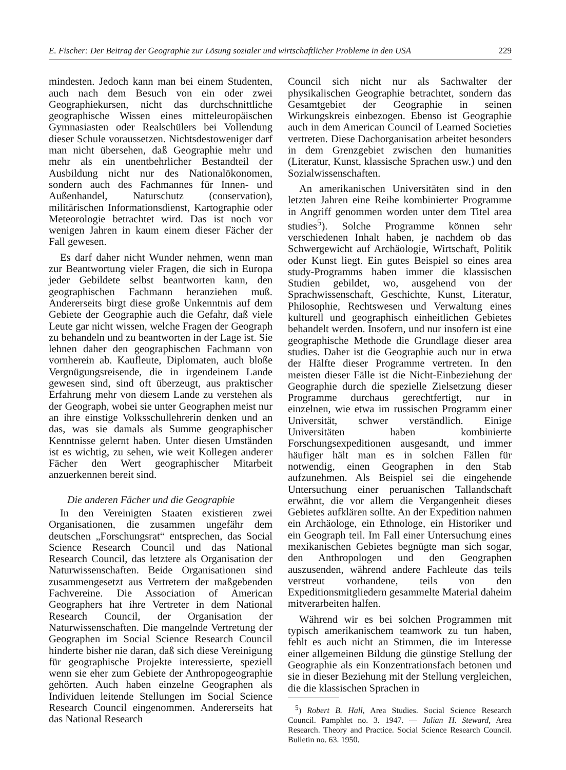E. Fischer: Der Beitrag der Geographie zur Lösung sozialer und wirtschaftlicher Probleme in den USA 229
mindesten. Jedoch kann man bei einem Studenten, auch nach dem Besuch von ein oder zwei Geographiekursen, nicht das durchschnittliche geographische Wissen eines mitteleuropäischen Gymnasiasten oder Realschülers bei Vollendung dieser Schule voraussetzen. Nichtsdestoweniger darf man nicht übersehen, daß Geographie mehr und mehr als ein unentbehrlicher Bestandteil der Ausbildung nicht nur des Nationalökonomen, sondern auch des Fachmannes für Innen- und Außenhandel, Naturschutz (conservation), militärischen Informationsdienst, Kartographie oder Meteorologie betrachtet wird. Das ist noch vor wenigen Jahren in kaum einem dieser Fächer der Fall gewesen.
Es darf daher nicht Wunder nehmen, wenn man zur Beantwortung vieler Fragen, die sich in Europa jeder Gebildete selbst beantworten kann, den geographischen Fachmann heranziehen muß. Andererseits birgt diese große Unkenntnis auf dem Gebiete der Geographie auch die Gefahr, daß viele Leute gar nicht wissen, welche Fragen der Geograph zu behandeln und zu beantworten in der Lage ist. Sie lehnen daher den geographischen Fachmann von vornherein ab. Kaufleute, Diplomaten, auch bloße Vergnügungsreisende, die in irgendeinem Lande gewesen sind, sind oft überzeugt, aus praktischer Erfahrung mehr von diesem Lande zu verstehen als der Geograph, wobei sie unter Geographen meist nur an ihre einstige Volksschullehrerin denken und an das, was sie damals als Summe geographischer Kenntnisse gelernt haben. Unter diesen Umständen ist es wichtig, zu sehen, wie weit Kollegen anderer Fächer den Wert geographischer Mitarbeit anzuerkennen bereit sind.
Die anderen Fächer und die Geographie
In den Vereinigten Staaten existieren zwei Organisationen, die zusammen ungefähr dem deutschen „Forschungsrat“ entsprechen, das Social Science Research Council und das National Research Council, das letztere als Organisation der Naturwissenschaften. Beide Organisationen sind zusammengesetzt aus Vertretern der maßgebenden Fachvereine. Die Association of American Geographers hat ihre Vertreter in dem National Research Council, der Organisation der Naturwissenschaften. Die mangelnde Vertretung der Geographen im Social Science Research Council hinderte bisher nie daran, daß sich diese Vereinigung für geographische Projekte interessierte, speziell wenn sie eher zum Gebiete der Anthropogeographie gehörten. Auch haben einzelne Geographen als Individuen leitende Stellungen im Social Science Research Council eingenommen. Andererseits hat das National Research
Council sich nicht nur als Sachwalter der physikalischen Geographie betrachtet, sondern das Gesamtgebiet der Geographie in seinen Wirkungskreis einbezogen. Ebenso ist Geographie auch in dem American Council of Learned Societies vertreten. Diese Dachorganisation arbeitet besonders in dem Grenzgebiet zwischen den humanities (Literatur, Kunst, klassische Sprachen usw.) und den Sozialwissenschaften.
An amerikanischen Universitäten sind in den letzten Jahren eine Reihe kombinierter Programme in Angriff genommen worden unter dem Titel area studies<sup>5</sup>). Solche Programme können sehr verschiedenen Inhalt haben, je nachdem ob das Schwergewicht auf Archäologie, Wirtschaft, Politik oder Kunst liegt. Ein gutes Beispiel so eines area study-Programms haben immer die klassischen Studien gebildet, wo, ausgehend von der Sprachwissenschaft, Geschichte, Kunst, Literatur, Philosophie, Rechtswesen und Verwaltung eines kulturell und geographisch einheitlichen Gebietes behandelt werden. Insofern, und nur insofern ist eine geographische Methode die Grundlage dieser area studies. Daher ist die Geographie auch nur in etwa der Hälfte dieser Programme vertreten. In den meisten dieser Fälle ist die Nicht-Einbeziehung der Geographie durch die spezielle Zielsetzung dieser Programme durchaus gerechtfertigt, nur in einzelnen, wie etwa im russischen Programm einer Universität, schwer verständlich. Einige Universitäten haben kombinierte Forschungsexpeditionen ausgesandt, und immer häufiger hält man es in solchen Fällen für notwendig, einen Geographen in den Stab aufzunehmen. Als Beispiel sei die eingehende Untersuchung einer peruanischen Tallandschaft erwähnt, die vor allem die Vergangenheit dieses Gebietes aufklären sollte. An der Expedition nahmen ein Archäologe, ein Ethnologe, ein Historiker und ein Geograph teil. Im Fall einer Untersuchung eines mexikanischen Gebietes begnügte man sich sogar, den Anthropologen und den Geographen auszusenden, während andere Fachleute das teils verstreut vorhandene, teils von den Expeditionsmitgliedern gesammelte Material daheim mitverarbeiten halfen.
Während wir es bei solchen Programmen mit typisch amerikanischem teamwork zu tun haben, fehlt es auch nicht an Stimmen, die im Interesse einer allgemeinen Bildung die günstige Stellung der Geographie als ein Konzentrationsfach betonen und sie in dieser Beziehung mit der Stellung vergleichen, die die klassischen Sprachen in
<sup>5</sup>) Robert B. Hall, Area Studies. Social Science Research Council. Pamphlet no. 3. 1947. — Julian H. Steward, Area Research. Theory and Practice. Social Science Research Council. Bulletin no. 63. 1950.